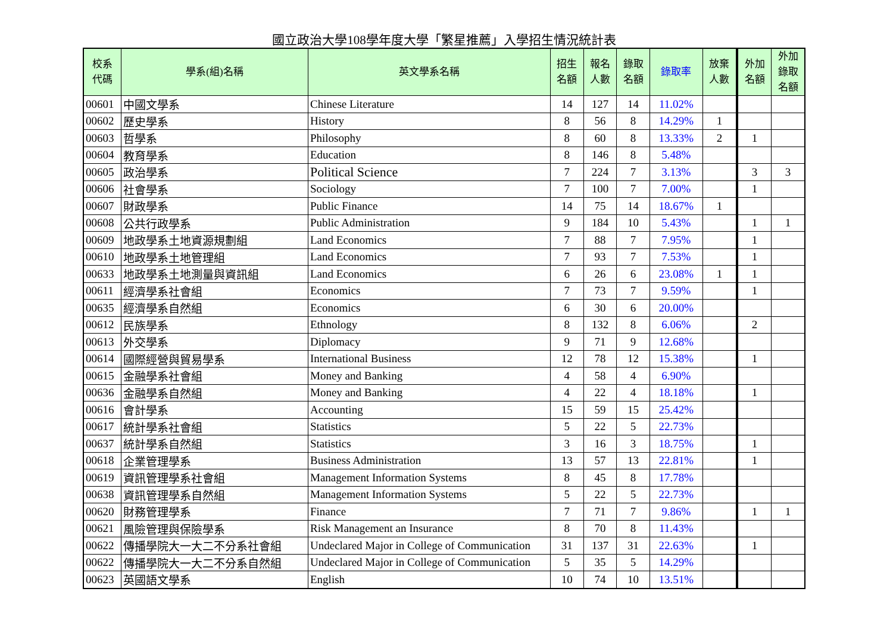國立政治大學108學年度大學「繁星推薦」入學招生情況統計表
| 校系 代碼 | 學系(組)名稱 | 英文學系名稱 | 招生 名額 | 報名 人數 | 錄取 名額 | 錄取率 | 放棄 人數 | 外加 名額 | 外加 錄取 名額 |
| --- | --- | --- | --- | --- | --- | --- | --- | --- | --- |
| 00601 | 中國文學系 | Chinese Literature | 14 | 127 | 14 | 11.02% | | | |
| 00602 | 歷史學系 | History | 8 | 56 | 8 | 14.29% | 1 | | |
| 00603 | 哲學系 | Philosophy | 8 | 60 | 8 | 13.33% | 2 | 1 | |
| 00604 | 教育學系 | Education | 8 | 146 | 8 | 5.48% | | | |
| 00605 | 政治學系 | Political Science | 7 | 224 | 7 | 3.13% | | 3 | 3 |
| 00606 | 社會學系 | Sociology | 7 | 100 | 7 | 7.00% | | 1 | |
| 00607 | 財政學系 | Public Finance | 14 | 75 | 14 | 18.67% | 1 | | |
| 00608 | 公共行政學系 | Public Administration | 9 | 184 | 10 | 5.43% | | 1 | 1 |
| 00609 | 地政學系土地資源規劃組 | Land Economics | 7 | 88 | 7 | 7.95% | | 1 | |
| 00610 | 地政學系土地管理組 | Land Economics | 7 | 93 | 7 | 7.53% | | 1 | |
| 00633 | 地政學系土地測量與資訊組 | Land Economics | 6 | 26 | 6 | 23.08% | 1 | 1 | |
| 00611 | 經濟學系社會組 | Economics | 7 | 73 | 7 | 9.59% | | 1 | |
| 00635 | 經濟學系自然組 | Economics | 6 | 30 | 6 | 20.00% | | | |
| 00612 | 民族學系 | Ethnology | 8 | 132 | 8 | 6.06% | | 2 | |
| 00613 | 外交學系 | Diplomacy | 9 | 71 | 9 | 12.68% | | | |
| 00614 | 國際經營與貿易學系 | International Business | 12 | 78 | 12 | 15.38% | | 1 | |
| 00615 | 金融學系社會組 | Money and Banking | 4 | 58 | 4 | 6.90% | | | |
| 00636 | 金融學系自然組 | Money and Banking | 4 | 22 | 4 | 18.18% | | 1 | |
| 00616 | 會計學系 | Accounting | 15 | 59 | 15 | 25.42% | | | |
| 00617 | 統計學系社會組 | Statistics | 5 | 22 | 5 | 22.73% | | | |
| 00637 | 統計學系自然組 | Statistics | 3 | 16 | 3 | 18.75% | | 1 | |
| 00618 | 企業管理學系 | Business Administration | 13 | 57 | 13 | 22.81% | | 1 | |
| 00619 | 資訊管理學系社會組 | Management Information Systems | 8 | 45 | 8 | 17.78% | | | |
| 00638 | 資訊管理學系自然組 | Management Information Systems | 5 | 22 | 5 | 22.73% | | | |
| 00620 | 財務管理學系 | Finance | 7 | 71 | 7 | 9.86% | | 1 | 1 |
| 00621 | 風險管理與保險學系 | Risk Management an Insurance | 8 | 70 | 8 | 11.43% | | | |
| 00622 | 傳播學院大一大二不分系社會組 | Undeclared Major in College of Communication | 31 | 137 | 31 | 22.63% | | 1 | |
| 00622 | 傳播學院大一大二不分系自然組 | Undeclared Major in College of Communication | 5 | 35 | 5 | 14.29% | | | |
| 00623 | 英國語文學系 | English | 10 | 74 | 10 | 13.51% | | | |